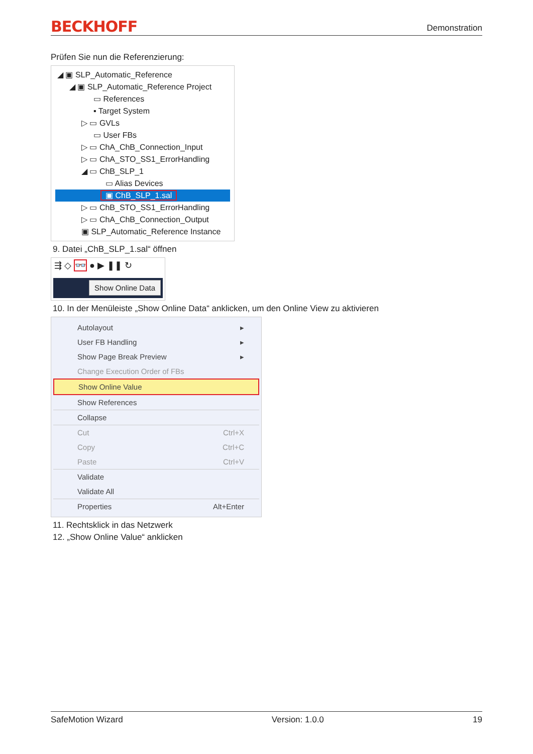BECKHOFF Demonstration
Prüfen Sie nun die Referenzierung:
◢ ▣ SLP_Automatic_Reference
◢ ▣ SLP_Automatic_Reference Project
▭ References
▪ Target System
▷ ▭ GVLs
▭ User FBs
▷ ▭ ChA_ChB_Connection_Input
▷ ▭ ChA_STO_SS1_ErrorHandling
◢ ▭ ChB_SLP_1
▭ Alias Devices
▣ ChB_SLP_1.sal
▷ ▭ ChB_STO_SS1_ErrorHandling
▷ ▭ ChA_ChB_Connection_Output
▣ SLP_Automatic_Reference Instance
9. Datei „ChB_SLP_1.sal“ öffnen
⇶ ◇ 👓 ● ▶ ❚❚ ↻
Show Online Data
10. In der Menüleiste „Show Online Data“ anklicken, um den Online View zu aktivieren
Autolayout ▸
User FB Handling ▸
Show Page Break Preview ▸
Change Execution Order of FBs
Show Online Value
Show References
Collapse
Cut Ctrl+X
Copy Ctrl+C
Paste Ctrl+V
Validate
Validate All
Properties Alt+Enter
11. Rechtsklick in das Netzwerk
12. „Show Online Value“ anklicken
SafeMotion Wizard Version: 1.0.0 19